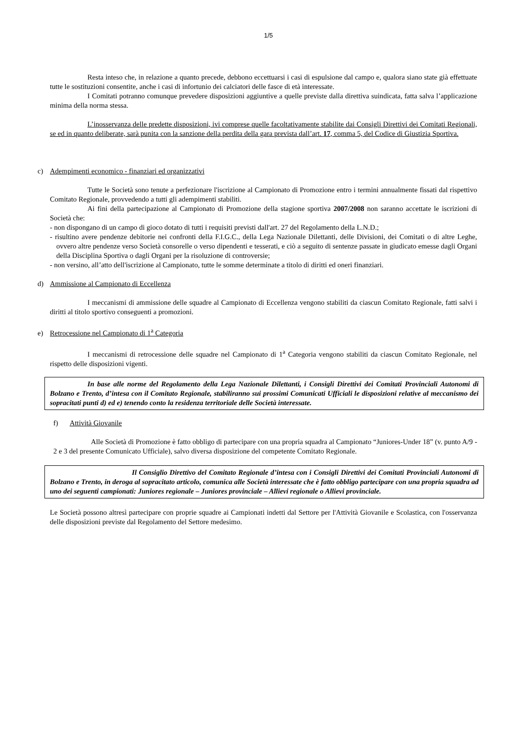1/5
Resta inteso che, in relazione a quanto precede, debbono eccettuarsi i casi di espulsione dal campo e, qualora siano state già effettuate tutte le sostituzioni consentite, anche i casi di infortunio dei calciatori delle fasce di età interessate.
I Comitati potranno comunque prevedere disposizioni aggiuntive a quelle previste dalla direttiva suindicata, fatta salva l’applicazione minima della norma stessa.
L’inosservanza delle predette disposizioni, ivi comprese quelle facoltativamente stabilite dai Consigli Direttivi dei Comitati Regionali, se ed in quanto deliberate, sarà punita con la sanzione della perdita della gara prevista dall’art. 17, comma 5, del Codice di Giustizia Sportiva.
c) Adempimenti economico - finanziari ed organizzativi
Tutte le Società sono tenute a perfezionare l'iscrizione al Campionato di Promozione entro i termini annualmente fissati dal rispettivo Comitato Regionale, provvedendo a tutti gli adempimenti stabiliti.
Ai fini della partecipazione al Campionato di Promozione della stagione sportiva 2007/2008 non saranno accettate le iscrizioni di Società che:
- non dispongano di un campo di gioco dotato di tutti i requisiti previsti dall'art. 27 del Regolamento della L.N.D.;
- risultino avere pendenze debitorie nei confronti della F.I.G.C., della Lega Nazionale Dilettanti, delle Divisioni, dei Comitati o di altre Leghe, ovvero altre pendenze verso Società consorelle o verso dipendenti e tesserati, e ciò a seguito di sentenze passate in giudicato emesse dagli Organi della Disciplina Sportiva o dagli Organi per la risoluzione di controversie;
- non versino, all’atto dell'iscrizione al Campionato, tutte le somme determinate a titolo di diritti ed oneri finanziari.
d) Ammissione al Campionato di Eccellenza
I meccanismi di ammissione delle squadre al Campionato di Eccellenza vengono stabiliti da ciascun Comitato Regionale, fatti salvi i diritti al titolo sportivo conseguenti a promozioni.
e) Retrocessione nel Campionato di 1<sup>a</sup> Categoria
I meccanismi di retrocessione delle squadre nel Campionato di 1<sup>a</sup> Categoria vengono stabiliti da ciascun Comitato Regionale, nel rispetto delle disposizioni vigenti.
In base alle norme del Regolamento della Lega Nazionale Dilettanti, i Consigli Direttivi dei Comitati Provinciali Autonomi di Bolzano e Trento, d’intesa con il Comitato Regionale, stabiliranno sui prossimi Comunicati Ufficiali le disposizioni relative al meccanismo dei sopracitati punti d) ed e) tenendo conto la residenza territoriale delle Società interessate.
f) Attività Giovanile
Alle Società di Promozione è fatto obbligo di partecipare con una propria squadra al Campionato “Juniores-Under 18” (v. punto A/9 - 2 e 3 del presente Comunicato Ufficiale), salvo diversa disposizione del competente Comitato Regionale.
Il Consiglio Direttivo del Comitato Regionale d’intesa con i Consigli Direttivi dei Comitati Provinciali Autonomi di Bolzano e Trento, in deroga al sopracitato articolo, comunica alle Società interessate che è fatto obbligo partecipare con una propria squadra ad uno dei seguenti campionati: Juniores regionale – Juniores provinciale – Allievi regionale o Allievi provinciale.
Le Società possono altresì partecipare con proprie squadre ai Campionati indetti dal Settore per l'Attività Giovanile e Scolastica, con l'osservanza delle disposizioni previste dal Regolamento del Settore medesimo.